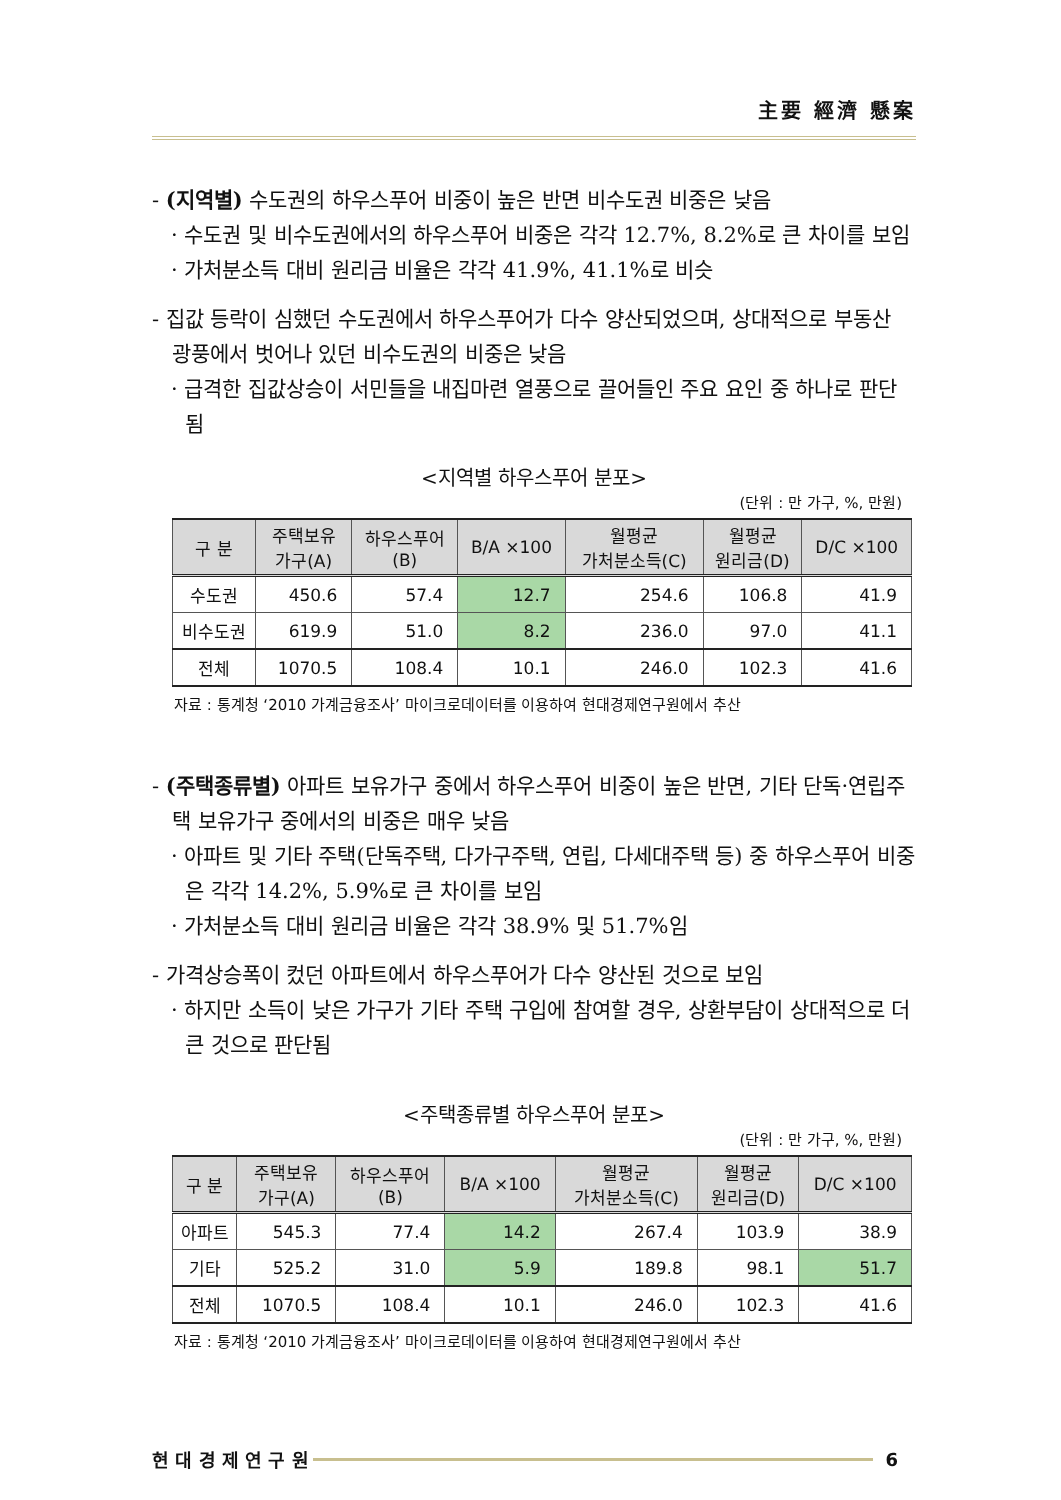主要 經濟 懸案
- (지역별) 수도권의 하우스푸어 비중이 높은 반면 비수도권 비중은 낮음
· 수도권 및 비수도권에서의 하우스푸어 비중은 각각 12.7%, 8.2%로 큰 차이를 보임
· 가처분소득 대비 원리금 비율은 각각 41.9%, 41.1%로 비슷
- 집값 등락이 심했던 수도권에서 하우스푸어가 다수 양산되었으며, 상대적으로 부동산 광풍에서 벗어나 있던 비수도권의 비중은 낮음
· 급격한 집값상승이 서민들을 내집마련 열풍으로 끌어들인 주요 요인 중 하나로 판단됨
<지역별 하우스푸어 분포>
(단위 : 만 가구, %, 만원)
| 구 분 | 주택보유 가구(A) | 하우스푸어 (B) | B/A ×100 | 월평균 가처분소득(C) | 월평균 원리금(D) | D/C ×100 |
| --- | --- | --- | --- | --- | --- | --- |
| 수도권 | 450.6 | 57.4 | 12.7 | 254.6 | 106.8 | 41.9 |
| 비수도권 | 619.9 | 51.0 | 8.2 | 236.0 | 97.0 | 41.1 |
| 전체 | 1070.5 | 108.4 | 10.1 | 246.0 | 102.3 | 41.6 |
자료 : 통계청 ‘2010 가계금융조사’ 마이크로데이터를 이용하여 현대경제연구원에서 추산
- (주택종류별) 아파트 보유가구 중에서 하우스푸어 비중이 높은 반면, 기타 단독·연립주택 보유가구 중에서의 비중은 매우 낮음
· 아파트 및 기타 주택(단독주택, 다가구주택, 연립, 다세대주택 등) 중 하우스푸어 비중은 각각 14.2%, 5.9%로 큰 차이를 보임
· 가처분소득 대비 원리금 비율은 각각 38.9% 및 51.7%임
- 가격상승폭이 컸던 아파트에서 하우스푸어가 다수 양산된 것으로 보임
· 하지만 소득이 낮은 가구가 기타 주택 구입에 참여할 경우, 상환부담이 상대적으로 더 큰 것으로 판단됨
<주택종류별 하우스푸어 분포>
(단위 : 만 가구, %, 만원)
| 구 분 | 주택보유 가구(A) | 하우스푸어 (B) | B/A ×100 | 월평균 가처분소득(C) | 월평균 원리금(D) | D/C ×100 |
| --- | --- | --- | --- | --- | --- | --- |
| 아파트 | 545.3 | 77.4 | 14.2 | 267.4 | 103.9 | 38.9 |
| 기타 | 525.2 | 31.0 | 5.9 | 189.8 | 98.1 | 51.7 |
| 전체 | 1070.5 | 108.4 | 10.1 | 246.0 | 102.3 | 41.6 |
자료 : 통계청 ‘2010 가계금융조사’ 마이크로데이터를 이용하여 현대경제연구원에서 추산
현 대 경 제 연 구 원 6